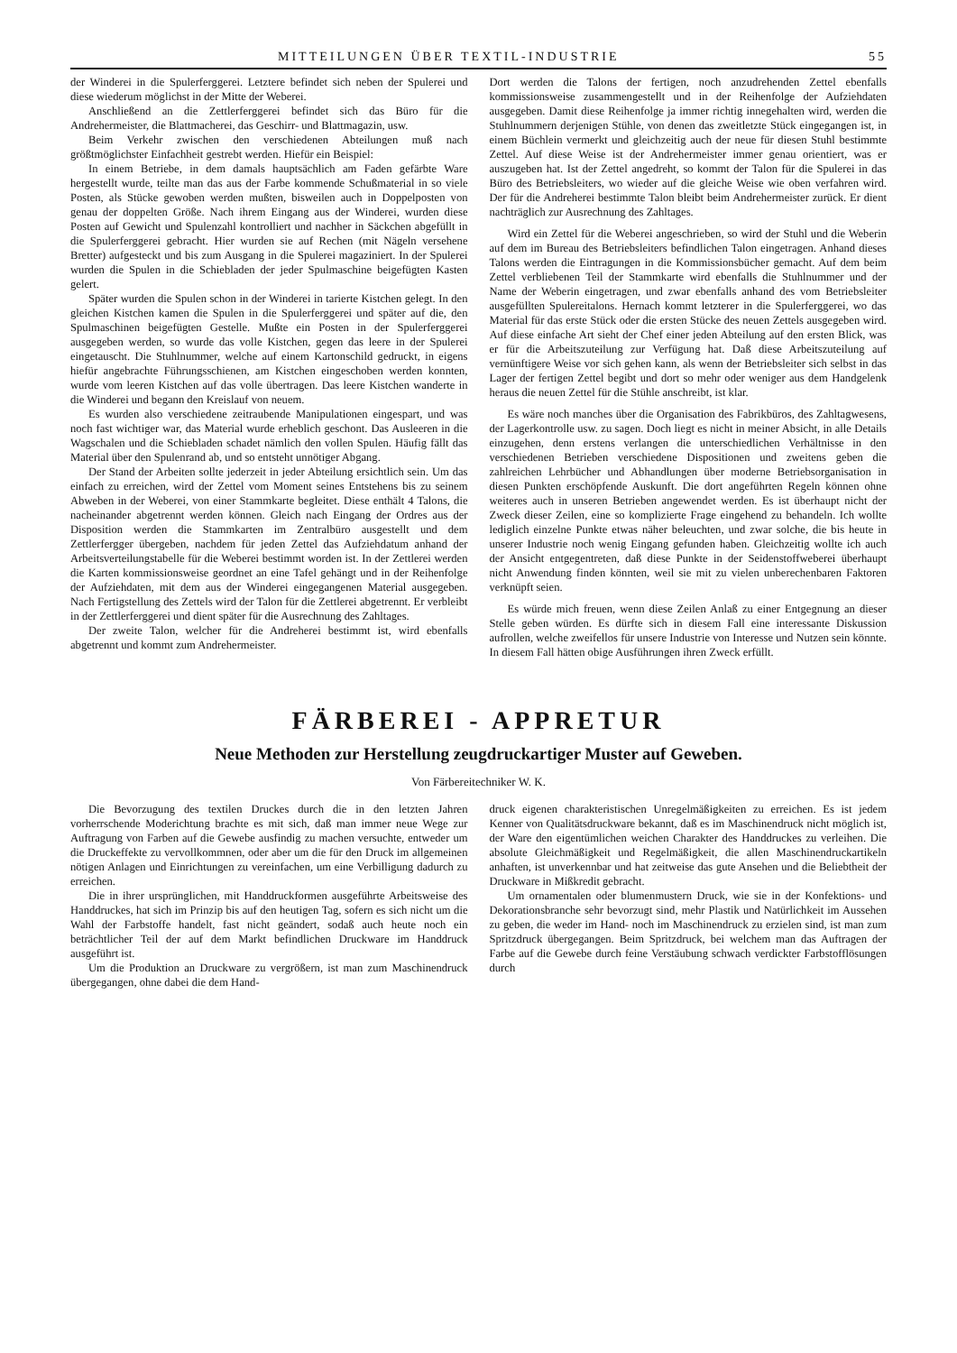MITTEILUNGEN ÜBER TEXTIL-INDUSTRIE 55
der Winderei in die Spulerferggerei. Letztere befindet sich neben der Spulerei und diese wiederum möglichst in der Mitte der Weberei.
Anschließend an die Zettlerferggerei befindet sich das Büro für die Andrehermeister, die Blattmacherei, das Geschirr- und Blattmagazin, usw.
Beim Verkehr zwischen den verschiedenen Abteilungen muß nach größtmöglichster Einfachheit gestrebt werden. Hiefür ein Beispiel:
In einem Betriebe, in dem damals hauptsächlich am Faden gefärbte Ware hergestellt wurde, teilte man das aus der Farbe kommende Schußmaterial in so viele Posten, als Stücke gewoben werden mußten, bisweilen auch in Doppelposten von genau der doppelten Größe. Nach ihrem Eingang aus der Winderei, wurden diese Posten auf Gewicht und Spulenzahl kontrolliert und nachher in Säckchen abgefüllt in die Spulerferggerei gebracht. Hier wurden sie auf Rechen (mit Nägeln versehene Bretter) aufgesteckt und bis zum Ausgang in die Spulerei magaziniert. In der Spulerei wurden die Spulen in die Schiebladen der jeder Spulmaschine beigefügten Kasten gelert.
Später wurden die Spulen schon in der Winderei in tarierte Kistchen gelegt. In den gleichen Kistchen kamen die Spulen in die Spulerferggerei und später auf die, den Spulmaschinen beigefügten Gestelle. Mußte ein Posten in der Spulerferggerei ausgegeben werden, so wurde das volle Kistchen, gegen das leere in der Spulerei eingetauscht. Die Stuhlnummer, welche auf einem Kartonschild gedruckt, in eigens hiefür angebrachte Führungsschienen, am Kistchen eingeschoben werden konnten, wurde vom leeren Kistchen auf das volle übertragen. Das leere Kistchen wanderte in die Winderei und begann den Kreislauf von neuem.
Es wurden also verschiedene zeitraubende Manipulationen eingespart, und was noch fast wichtiger war, das Material wurde erheblich geschont. Das Ausleeren in die Wagschalen und die Schiebladen schadet nämlich den vollen Spulen. Häufig fällt das Material über den Spulenrand ab, und so entsteht unnötiger Abgang.
Der Stand der Arbeiten sollte jederzeit in jeder Abteilung ersichtlich sein. Um das einfach zu erreichen, wird der Zettel vom Moment seines Entstehens bis zu seinem Abweben in der Weberei, von einer Stammkarte begleitet. Diese enthält 4 Talons, die nacheinander abgetrennt werden können. Gleich nach Eingang der Ordres aus der Disposition werden die Stammkarten im Zentralbüro ausgestellt und dem Zettlerfergger übergeben, nachdem für jeden Zettel das Aufziehdatum anhand der Arbeitsverteilungstabelle für die Weberei bestimmt worden ist. In der Zettlerei werden die Karten kommissionsweise geordnet an eine Tafel gehängt und in der Reihenfolge der Aufziehdaten, mit dem aus der Winderei eingegangenen Material ausgegeben. Nach Fertigstellung des Zettels wird der Talon für die Zettlerei abgetrennt. Er verbleibt in der Zettlerferggerei und dient später für die Ausrechnung des Zahltages.
Der zweite Talon, welcher für die Andreherei bestimmt ist, wird ebenfalls abgetrennt und kommt zum Andrehermeister.
Dort werden die Talons der fertigen, noch anzudrehenden Zettel ebenfalls kommissionsweise zusammengestellt und in der Reihenfolge der Aufziehdaten ausgegeben. Damit diese Reihenfolge ja immer richtig innegehalten wird, werden die Stuhlnummern derjenigen Stühle, von denen das zweitletzte Stück eingegangen ist, in einem Büchlein vermerkt und gleichzeitig auch der neue für diesen Stuhl bestimmte Zettel. Auf diese Weise ist der Andrehermeister immer genau orientiert, was er auszugeben hat. Ist der Zettel angedreht, so kommt der Talon für die Spulerei in das Büro des Betriebsleiters, wo wieder auf die gleiche Weise wie oben verfahren wird. Der für die Andreherei bestimmte Talon bleibt beim Andrehermeister zurück. Er dient nachträglich zur Ausrechnung des Zahltages.
Wird ein Zettel für die Weberei angeschrieben, so wird der Stuhl und die Weberin auf dem im Bureau des Betriebsleiters befindlichen Talon eingetragen. Anhand dieses Talons werden die Eintragungen in die Kommissionsbücher gemacht. Auf dem beim Zettel verbliebenen Teil der Stammkarte wird ebenfalls die Stuhlnummer und der Name der Weberin eingetragen, und zwar ebenfalls anhand des vom Betriebsleiter ausgefüllten Spulereitalons. Hernach kommt letzterer in die Spulerferggerei, wo das Material für das erste Stück oder die ersten Stücke des neuen Zettels ausgegeben wird. Auf diese einfache Art sieht der Chef einer jeden Abteilung auf den ersten Blick, was er für die Arbeitszuteilung zur Verfügung hat. Daß diese Arbeitszuteilung auf vernünftigere Weise vor sich gehen kann, als wenn der Betriebsleiter sich selbst in das Lager der fertigen Zettel begibt und dort so mehr oder weniger aus dem Handgelenk heraus die neuen Zettel für die Stühle anschreibt, ist klar.
Es wäre noch manches über die Organisation des Fabrikbüros, des Zahltagwesens, der Lagerkontrolle usw. zu sagen. Doch liegt es nicht in meiner Absicht, in alle Details einzugehen, denn erstens verlangen die unterschiedlichen Verhältnisse in den verschiedenen Betrieben verschiedene Dispositionen und zweitens geben die zahlreichen Lehrbücher und Abhandlungen über moderne Betriebsorganisation in diesen Punkten erschöpfende Auskunft. Die dort angeführten Regeln können ohne weiteres auch in unseren Betrieben angewendet werden. Es ist überhaupt nicht der Zweck dieser Zeilen, eine so komplizierte Frage eingehend zu behandeln. Ich wollte lediglich einzelne Punkte etwas näher beleuchten, und zwar solche, die bis heute in unserer Industrie noch wenig Eingang gefunden haben. Gleichzeitig wollte ich auch der Ansicht entgegentreten, daß diese Punkte in der Seidenstoffweberei überhaupt nicht Anwendung finden könnten, weil sie mit zu vielen unberechenbaren Faktoren verknüpft seien.
Es würde mich freuen, wenn diese Zeilen Anlaß zu einer Entgegnung an dieser Stelle geben würden. Es dürfte sich in diesem Fall eine interessante Diskussion aufrollen, welche zweifellos für unsere Industrie von Interesse und Nutzen sein könnte. In diesem Fall hätten obige Ausführungen ihren Zweck erfüllt.
FÄRBEREI - APPRETUR
Neue Methoden zur Herstellung zeugdruckartiger Muster auf Geweben.
Von Färbereitechniker W. K.
Die Bevorzugung des textilen Druckes durch die in den letzten Jahren vorherrschende Moderichtung brachte es mit sich, daß man immer neue Wege zur Auftragung von Farben auf die Gewebe ausfindig zu machen versuchte, entweder um die Druckeffekte zu vervollkommnen, oder aber um die für den Druck im allgemeinen nötigen Anlagen und Einrichtungen zu vereinfachen, um eine Verbilligung dadurch zu erreichen.
Die in ihrer ursprünglichen, mit Handdruckformen ausgeführte Arbeitsweise des Handdruckes, hat sich im Prinzip bis auf den heutigen Tag, sofern es sich nicht um die Wahl der Farbstoffe handelt, fast nicht geändert, sodaß auch heute noch ein beträchtlicher Teil der auf dem Markt befindlichen Druckware im Handdruck ausgeführt ist.
Um die Produktion an Druckware zu vergrößern, ist man zum Maschinendruck übergegangen, ohne dabei die dem Hand-
druck eigenen charakteristischen Unregelmäßigkeiten zu erreichen. Es ist jedem Kenner von Qualitätsdruckware bekannt, daß es im Maschinendruck nicht möglich ist, der Ware den eigentümlichen weichen Charakter des Handdruckes zu verleihen. Die absolute Gleichmäßigkeit und Regelmäßigkeit, die allen Maschinendruckartikeln anhaften, ist unverkennbar und hat zeitweise das gute Ansehen und die Beliebtheit der Druckware in Mißkredit gebracht.
Um ornamentalen oder blumenmustern Druck, wie sie in der Konfektions- und Dekorationsbranche sehr bevorzugt sind, mehr Plastik und Natürlichkeit im Aussehen zu geben, die weder im Hand- noch im Maschinendruck zu erzielen sind, ist man zum Spritzdruck übergegangen. Beim Spritzdruck, bei welchem man das Auftragen der Farbe auf die Gewebe durch feine Verstäubung schwach verdickter Farbstofflösungen durch